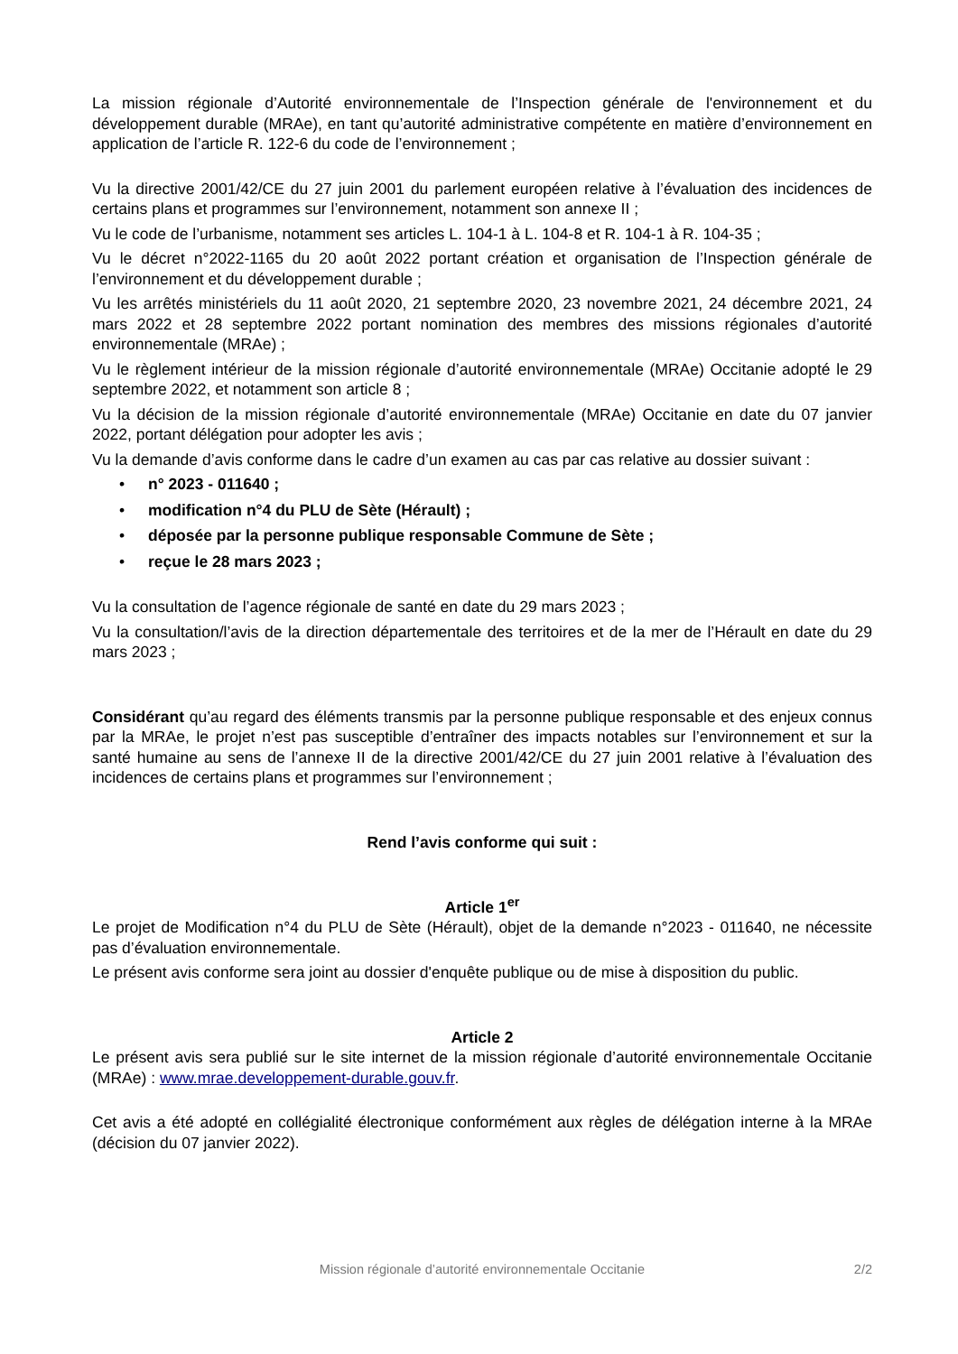La mission régionale d’Autorité environnementale de l’Inspection générale de l'environnement et du développement durable (MRAe), en tant qu’autorité administrative compétente en matière d’environnement en application de l’article R. 122-6 du code de l’environnement ;
Vu la directive 2001/42/CE du 27 juin 2001 du parlement européen relative à l’évaluation des incidences de certains plans et programmes sur l’environnement, notamment son annexe II ;
Vu le code de l’urbanisme, notamment ses articles L. 104-1 à L. 104-8 et R. 104-1 à R. 104-35 ;
Vu le décret n°2022-1165 du 20 août 2022 portant création et organisation de l’Inspection générale de l’environnement et du développement durable ;
Vu les arrêtés ministériels du 11 août 2020, 21 septembre 2020, 23 novembre 2021, 24 décembre 2021, 24 mars 2022 et 28 septembre 2022 portant nomination des membres des missions régionales d’autorité environnementale (MRAe) ;
Vu le règlement intérieur de la mission régionale d’autorité environnementale (MRAe) Occitanie adopté le 29 septembre 2022, et notamment son article 8 ;
Vu la décision de la mission régionale d’autorité environnementale (MRAe) Occitanie en date du 07 janvier 2022, portant délégation pour adopter les avis ;
Vu la demande d’avis conforme dans le cadre d’un examen au cas par cas relative au dossier suivant :
• n° 2023 - 011640 ;
• modification n°4 du PLU de Sète (Hérault) ;
• déposée par la personne publique responsable Commune de Sète ;
• reçue le 28 mars 2023 ;
Vu la consultation de l’agence régionale de santé en date du 29 mars 2023 ;
Vu la consultation/l’avis de la direction départementale des territoires et de la mer de l’Hérault en date du 29 mars 2023 ;
Considérant qu’au regard des éléments transmis par la personne publique responsable et des enjeux connus par la MRAe, le projet n’est pas susceptible d’entraîner des impacts notables sur l’environnement et sur la santé humaine au sens de l’annexe II de la directive 2001/42/CE du 27 juin 2001 relative à l’évaluation des incidences de certains plans et programmes sur l’environnement ;
Rend l’avis conforme qui suit :
Article 1<sup>er</sup>
Le projet de Modification n°4 du PLU de Sète (Hérault), objet de la demande n°2023 - 011640, ne nécessite pas d’évaluation environnementale.
Le présent avis conforme sera joint au dossier d'enquête publique ou de mise à disposition du public.
Article 2
Le présent avis sera publié sur le site internet de la mission régionale d’autorité environnementale Occitanie (MRAe) : www.mrae.developpement-durable.gouv.fr.
Cet avis a été adopté en collégialité électronique conformément aux règles de délégation interne à la MRAe (décision du 07 janvier 2022).
Mission régionale d’autorité environnementale Occitanie
2/2